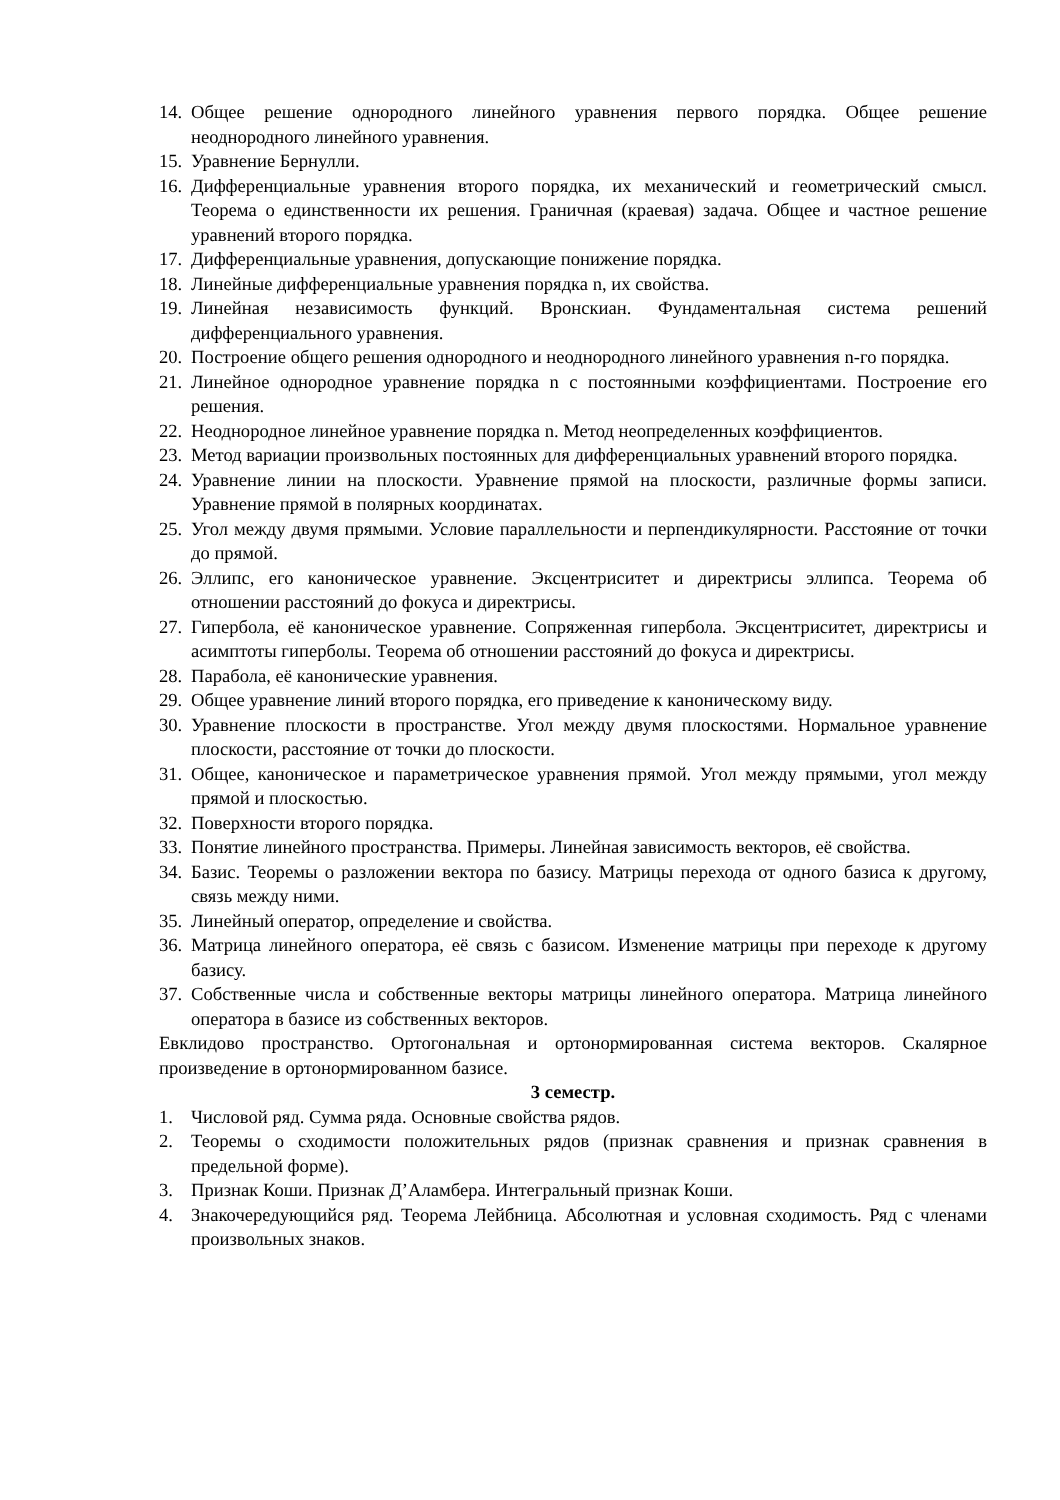14. Общее решение однородного линейного уравнения первого порядка. Общее решение неоднородного линейного уравнения.
15. Уравнение Бернулли.
16. Дифференциальные уравнения второго порядка, их механический и геометрический смысл. Теорема о единственности их решения. Граничная (краевая) задача. Общее и частное решение уравнений второго порядка.
17. Дифференциальные уравнения, допускающие понижение порядка.
18. Линейные дифференциальные уравнения порядка n, их свойства.
19. Линейная независимость функций. Вронскиан. Фундаментальная система решений дифференциального уравнения.
20. Построение общего решения однородного и неоднородного линейного уравнения n-го порядка.
21. Линейное однородное уравнение порядка n с постоянными коэффициентами. Построение его решения.
22. Неоднородное линейное уравнение порядка n. Метод неопределенных коэффициентов.
23. Метод вариации произвольных постоянных для дифференциальных уравнений второго порядка.
24. Уравнение линии на плоскости. Уравнение прямой на плоскости, различные формы записи. Уравнение прямой в полярных координатах.
25. Угол между двумя прямыми. Условие параллельности и перпендикулярности. Расстояние от точки до прямой.
26. Эллипс, его каноническое уравнение. Эксцентриситет и директрисы эллипса. Теорема об отношении расстояний до фокуса и директрисы.
27. Гипербола, её каноническое уравнение. Сопряженная гипербола. Эксцентриситет, директрисы и асимптоты гиперболы. Теорема об отношении расстояний до фокуса и директрисы.
28. Парабола, её канонические уравнения.
29. Общее уравнение линий второго порядка, его приведение к каноническому виду.
30. Уравнение плоскости в пространстве. Угол между двумя плоскостями. Нормальное уравнение плоскости, расстояние от точки до плоскости.
31. Общее, каноническое и параметрическое уравнения прямой. Угол между прямыми, угол между прямой и плоскостью.
32. Поверхности второго порядка.
33. Понятие линейного пространства. Примеры. Линейная зависимость векторов, её свойства.
34. Базис. Теоремы о разложении вектора по базису. Матрицы перехода от одного базиса к другому, связь между ними.
35. Линейный оператор, определение и свойства.
36. Матрица линейного оператора, её связь с базисом. Изменение матрицы при переходе к другому базису.
37. Собственные числа и собственные векторы матрицы линейного оператора. Матрица линейного оператора в базисе из собственных векторов.
Евклидово пространство. Ортогональная и ортонормированная система векторов. Скалярное произведение в ортонормированном базисе.
3 семестр.
1. Числовой ряд. Сумма ряда. Основные свойства рядов.
2. Теоремы о сходимости положительных рядов (признак сравнения и признак сравнения в предельной форме).
3. Признак Коши. Признак Д’Аламбера. Интегральный признак Коши.
4. Знакочередующийся ряд. Теорема Лейбница. Абсолютная и условная сходимость. Ряд с членами произвольных знаков.